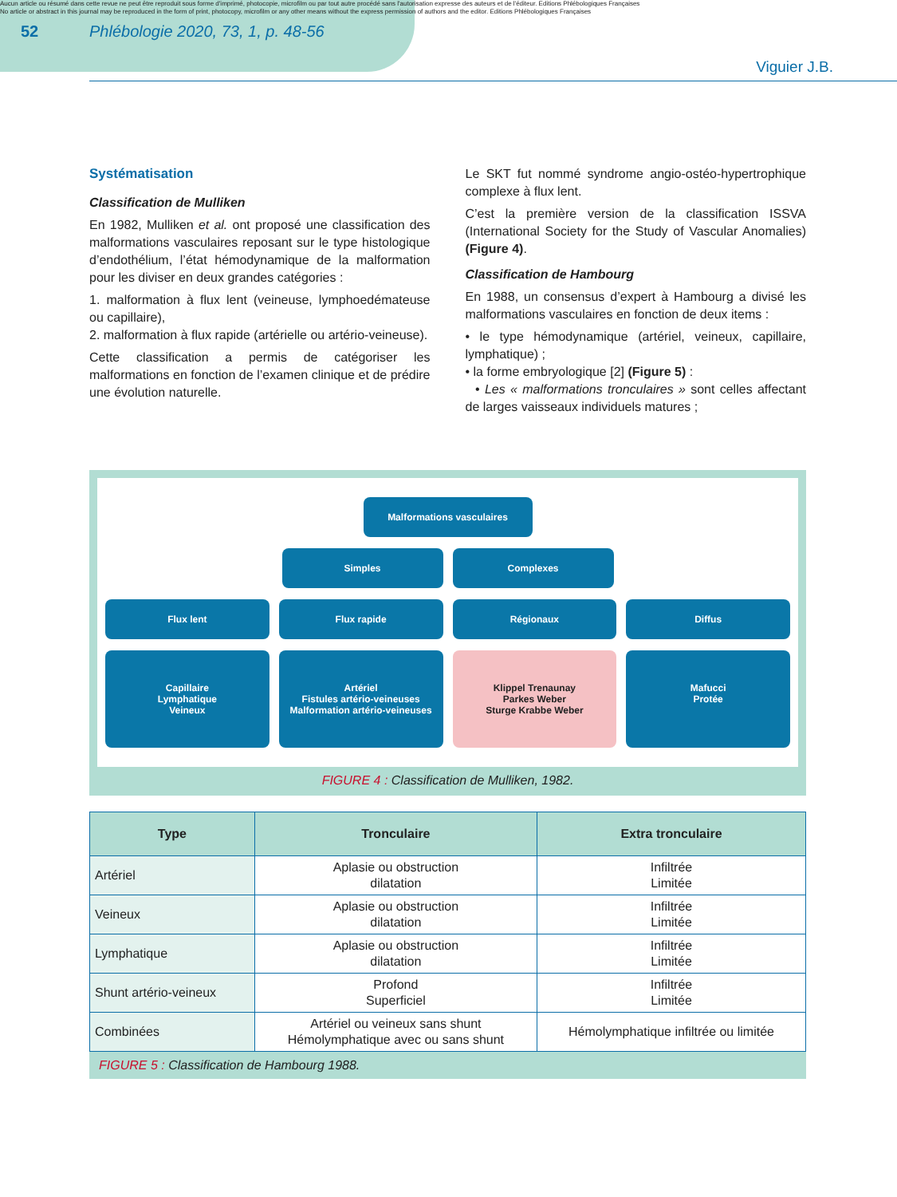Aucun article ou résumé dans cette revue ne peut être reproduit sous forme d'imprimé, photocopie, microfilm ou par tout autre procédé sans l'autorisation expresse des auteurs et de l'éditeur. Editions Phlébologiques Françaises
No article or abstract in this journal may be reproduced in the form of print, photocopy, microfilm or any other means without the express permission of authors and the editor. Editions Phlébologiques Françaises
52 Phlébologie 2020, 73, 1, p. 48-56
Viguier J.B.
Systématisation
Classification de Mulliken
En 1982, Mulliken et al. ont proposé une classification des malformations vasculaires reposant sur le type histologique d’endothélium, l’état hémodynamique de la malformation pour les diviser en deux grandes catégories :
1. malformation à flux lent (veineuse, lymphoedémateuse ou capillaire),
2. malformation à flux rapide (artérielle ou artério-veineuse).
Cette classification a permis de catégoriser les malformations en fonction de l’examen clinique et de prédire une évolution naturelle.
Le SKT fut nommé syndrome angio-ostéo-hypertrophique complexe à flux lent.
C’est la première version de la classification ISSVA (International Society for the Study of Vascular Anomalies) (Figure 4).
Classification de Hambourg
En 1988, un consensus d’expert à Hambourg a divisé les malformations vasculaires en fonction de deux items :
• le type hémodynamique (artériel, veineux, capillaire, lymphatique) ;
• la forme embryologique [2] (Figure 5) :
• Les « malformations tronculaires » sont celles affectant de larges vaisseaux individuels matures ;
Malformations vasculaires
Simples Complexes
Flux lent Flux rapide Régionaux Diffus
Capillaire
Lymphatique
Veineux
Artériel
Fistules artério-veineuses
Malformation artério-veineuses
Klippel Trenaunay
Parkes Weber
Sturge Krabbe Weber
Mafucci
Protée
FIGURE 4 : Classification de Mulliken, 1982.
| Type | Tronculaire | Extra tronculaire |
| --- | --- | --- |
| Artériel | Aplasie ou obstruction dilatation | Infiltrée Limitée |
| Veineux | Aplasie ou obstruction dilatation | Infiltrée Limitée |
| Lymphatique | Aplasie ou obstruction dilatation | Infiltrée Limitée |
| Shunt artério-veineux | Profond Superficiel | Infiltrée Limitée |
| Combinées | Artériel ou veineux sans shunt Hémolymphatique avec ou sans shunt | Hémolymphatique infiltrée ou limitée |
FIGURE 5 : Classification de Hambourg 1988.